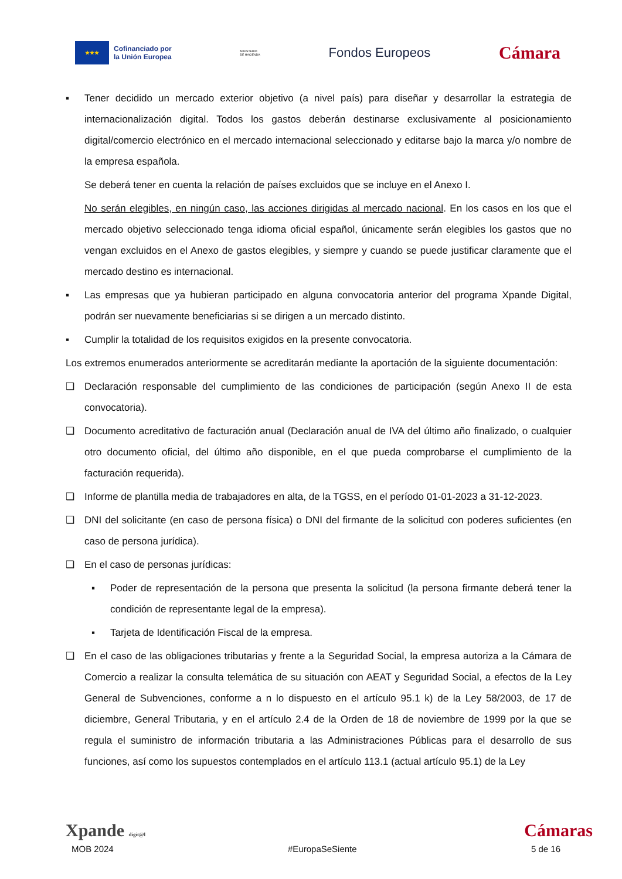★★★
Cofinanciado por
la Unión Europea
MINISTERIO
DE HACIENDA
Fondos Europeos
Cámara
▪ Tener decidido un mercado exterior objetivo (a nivel país) para diseñar y desarrollar la estrategia de internacionalización digital. Todos los gastos deberán destinarse exclusivamente al posicionamiento digital/comercio electrónico en el mercado internacional seleccionado y editarse bajo la marca y/o nombre de la empresa española.
Se deberá tener en cuenta la relación de países excluidos que se incluye en el Anexo I.
No serán elegibles, en ningún caso, las acciones dirigidas al mercado nacional. En los casos en los que el mercado objetivo seleccionado tenga idioma oficial español, únicamente serán elegibles los gastos que no vengan excluidos en el Anexo de gastos elegibles, y siempre y cuando se puede justificar claramente que el mercado destino es internacional.
▪ Las empresas que ya hubieran participado en alguna convocatoria anterior del programa Xpande Digital, podrán ser nuevamente beneficiarias si se dirigen a un mercado distinto.
▪ Cumplir la totalidad de los requisitos exigidos en la presente convocatoria.
Los extremos enumerados anteriormente se acreditarán mediante la aportación de la siguiente documentación:
❑ Declaración responsable del cumplimiento de las condiciones de participación (según Anexo II de esta convocatoria).
❑ Documento acreditativo de facturación anual (Declaración anual de IVA del último año finalizado, o cualquier otro documento oficial, del último año disponible, en el que pueda comprobarse el cumplimiento de la facturación requerida).
❑ Informe de plantilla media de trabajadores en alta, de la TGSS, en el período 01-01-2023 a 31-12-2023.
❑ DNI del solicitante (en caso de persona física) o DNI del firmante de la solicitud con poderes suficientes (en caso de persona jurídica).
❑ En el caso de personas jurídicas:
▪ Poder de representación de la persona que presenta la solicitud (la persona firmante deberá tener la condición de representante legal de la empresa).
▪ Tarjeta de Identificación Fiscal de la empresa.
❑ En el caso de las obligaciones tributarias y frente a la Seguridad Social, la empresa autoriza a la Cámara de Comercio a realizar la consulta telemática de su situación con AEAT y Seguridad Social, a efectos de la Ley General de Subvenciones, conforme a n lo dispuesto en el artículo 95.1 k) de la Ley 58/2003, de 17 de diciembre, General Tributaria, y en el artículo 2.4 de la Orden de 18 de noviembre de 1999 por la que se regula el suministro de información tributaria a las Administraciones Públicas para el desarrollo de sus funciones, así como los supuestos contemplados en el artículo 113.1 (actual artículo 95.1) de la Ley
Xpande digit@l
Cámaras
MOB 2024 #EuropaSeSiente 5 de 16